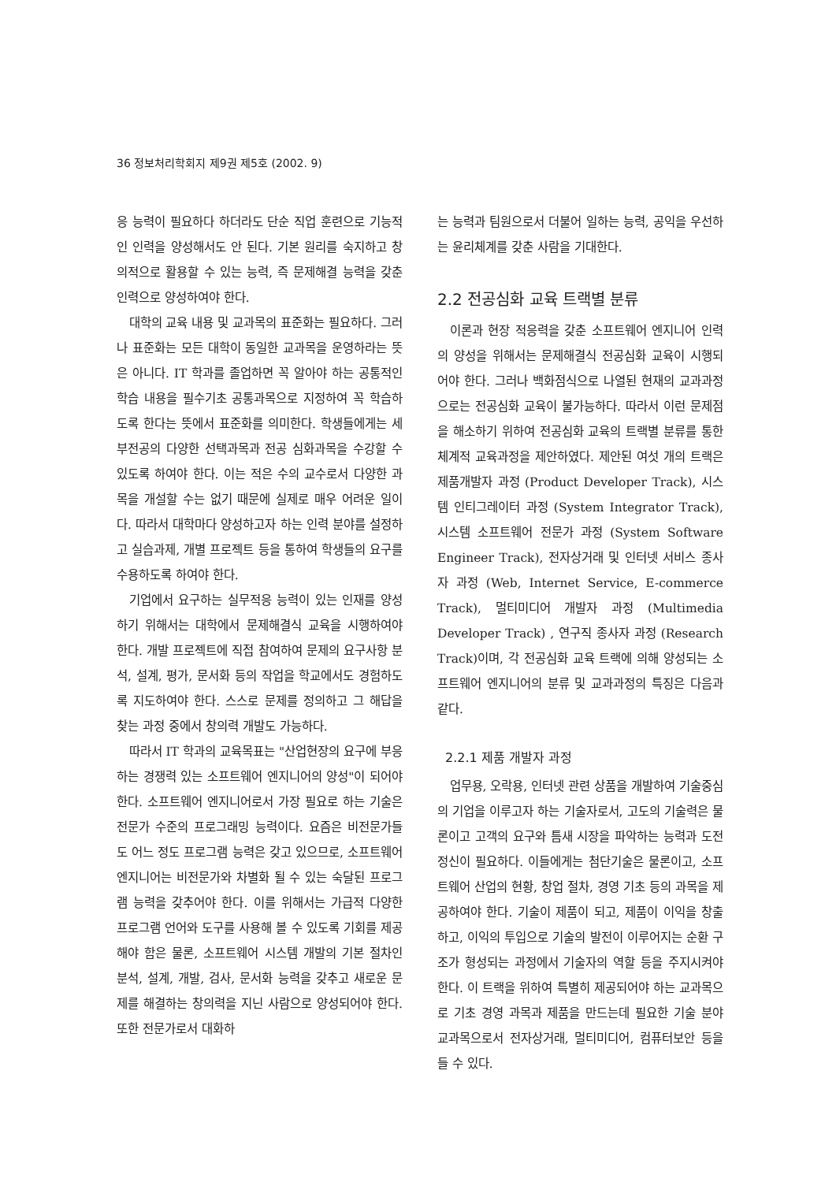36 정보처리학회지 제9권 제5호 (2002. 9)
응 능력이 필요하다 하더라도 단순 직업 훈련으로 기능적인 인력을 양성해서도 안 된다. 기본 원리를 숙지하고 창의적으로 활용할 수 있는 능력, 즉 문제해결 능력을 갖춘 인력으로 양성하여야 한다.
대학의 교육 내용 및 교과목의 표준화는 필요하다. 그러나 표준화는 모든 대학이 동일한 교과목을 운영하라는 뜻은 아니다. IT 학과를 졸업하면 꼭 알아야 하는 공통적인 학습 내용을 필수기초 공통과목으로 지정하여 꼭 학습하도록 한다는 뜻에서 표준화를 의미한다. 학생들에게는 세부전공의 다양한 선택과목과 전공 심화과목을 수강할 수 있도록 하여야 한다. 이는 적은 수의 교수로서 다양한 과목을 개설할 수는 없기 때문에 실제로 매우 어려운 일이다. 따라서 대학마다 양성하고자 하는 인력 분야를 설정하고 실습과제, 개별 프로젝트 등을 통하여 학생들의 요구를 수용하도록 하여야 한다.
기업에서 요구하는 실무적응 능력이 있는 인재를 양성하기 위해서는 대학에서 문제해결식 교육을 시행하여야 한다. 개발 프로젝트에 직접 참여하여 문제의 요구사항 분석, 설계, 평가, 문서화 등의 작업을 학교에서도 경험하도록 지도하여야 한다. 스스로 문제를 정의하고 그 해답을 찾는 과정 중에서 창의력 개발도 가능하다.
따라서 IT 학과의 교육목표는 "산업현장의 요구에 부응하는 경쟁력 있는 소프트웨어 엔지니어의 양성"이 되어야 한다. 소프트웨어 엔지니어로서 가장 필요로 하는 기술은 전문가 수준의 프로그래밍 능력이다. 요즘은 비전문가들도 어느 정도 프로그램 능력은 갖고 있으므로, 소프트웨어 엔지니어는 비전문가와 차별화 될 수 있는 숙달된 프로그램 능력을 갖추어야 한다. 이를 위해서는 가급적 다양한 프로그램 언어와 도구를 사용해 볼 수 있도록 기회를 제공해야 함은 물론, 소프트웨어 시스템 개발의 기본 절차인 분석, 설계, 개발, 검사, 문서화 능력을 갖추고 새로운 문제를 해결하는 창의력을 지닌 사람으로 양성되어야 한다. 또한 전문가로서 대화하
는 능력과 팀원으로서 더불어 일하는 능력, 공익을 우선하는 윤리체계를 갖춘 사람을 기대한다.
2.2 전공심화 교육 트랙별 분류
이론과 현장 적응력을 갖춘 소프트웨어 엔지니어 인력의 양성을 위해서는 문제해결식 전공심화 교육이 시행되어야 한다. 그러나 백화점식으로 나열된 현재의 교과과정으로는 전공심화 교육이 불가능하다. 따라서 이런 문제점을 해소하기 위하여 전공심화 교육의 트랙별 분류를 통한 체계적 교육과정을 제안하였다. 제안된 여섯 개의 트랙은 제품개발자 과정 (Product Developer Track), 시스템 인티그레이터 과정 (System Integrator Track), 시스템 소프트웨어 전문가 과정 (System Software Engineer Track), 전자상거래 및 인터넷 서비스 종사자 과정 (Web, Internet Service, E-commerce Track), 멀티미디어 개발자 과정 (Multimedia Developer Track) , 연구직 종사자 과정 (Research Track)이며, 각 전공심화 교육 트랙에 의해 양성되는 소프트웨어 엔지니어의 분류 및 교과과정의 특징은 다음과 같다.
2.2.1 제품 개발자 과정
업무용, 오락용, 인터넷 관련 상품을 개발하여 기술중심의 기업을 이루고자 하는 기술자로서, 고도의 기술력은 물론이고 고객의 요구와 틈새 시장을 파악하는 능력과 도전정신이 필요하다. 이들에게는 첨단기술은 물론이고, 소프트웨어 산업의 현황, 창업 절차, 경영 기초 등의 과목을 제공하여야 한다. 기술이 제품이 되고, 제품이 이익을 창출하고, 이익의 투입으로 기술의 발전이 이루어지는 순환 구조가 형성되는 과정에서 기술자의 역할 등을 주지시켜야 한다. 이 트랙을 위하여 특별히 제공되어야 하는 교과목으로 기초 경영 과목과 제품을 만드는데 필요한 기술 분야 교과목으로서 전자상거래, 멀티미디어, 컴퓨터보안 등을 들 수 있다.